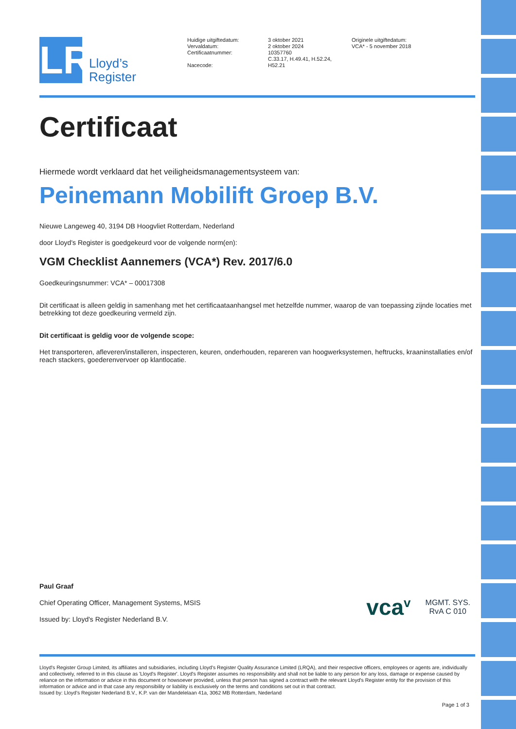LR
Lloyd’s
Register
Huidige uitgiftedatum:
Vervaldatum:
Certificaatnummer:
Nacecode:
3 oktober 2021
2 oktober 2024
10357760
C.33.17, H.49.41, H.52.24,
H52.21
Originele uitgiftedatum:
VCA* - 5 november 2018
Certificaat
Hiermede wordt verklaard dat het veiligheidsmanagementsysteem van:
Peinemann Mobilift Groep B.V.
Nieuwe Langeweg 40, 3194 DB Hoogvliet Rotterdam, Nederland
door Lloyd's Register is goedgekeurd voor de volgende norm(en):
VGM Checklist Aannemers (VCA*) Rev. 2017/6.0
Goedkeuringsnummer: VCA* – 00017308
Dit certificaat is alleen geldig in samenhang met het certificaataanhangsel met hetzelfde nummer, waarop de van toepassing zijnde locaties met betrekking tot deze goedkeuring vermeld zijn.
Dit certificaat is geldig voor de volgende scope:
Het transporteren, afleveren/installeren, inspecteren, keuren, onderhouden, repareren van hoogwerksystemen, heftrucks, kraaninstallaties en/of reach stackers, goederenvervoer op klantlocatie.
Paul Graaf
Chief Operating Officer, Management Systems, MSIS
Issued by: Lloyd's Register Nederland B.V.
vca<sup>v</sup> MGMT. SYS.
RvA C 010
Lloyd's Register Group Limited, its affiliates and subsidiaries, including Lloyd's Register Quality Assurance Limited (LRQA), and their respective officers, employees or agents are, individually and collectively, referred to in this clause as 'Lloyd's Register'. Lloyd's Register assumes no responsibility and shall not be liable to any person for any loss, damage or expense caused by reliance on the information or advice in this document or howsoever provided, unless that person has signed a contract with the relevant Lloyd's Register entity for the provision of this information or advice and in that case any responsibility or liability is exclusively on the terms and conditions set out in that contract.
Issued by: Lloyd's Register Nederland B.V., K.P. van der Mandelelaan 41a, 3062 MB Rotterdam, Nederland
Page 1 of 3